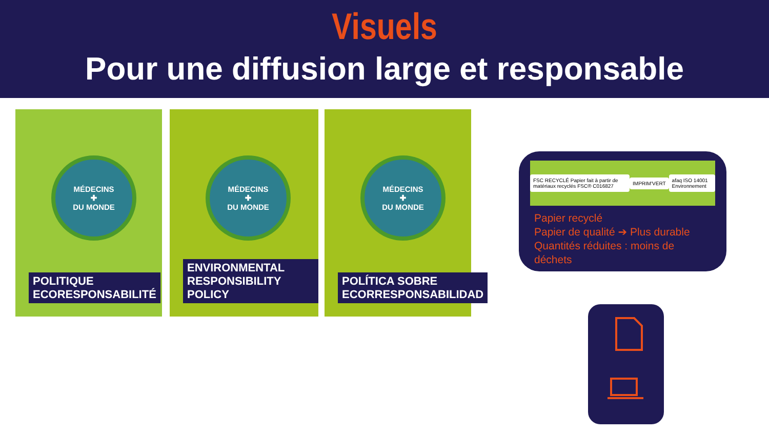Visuels
Pour une diffusion large et responsable
MÉDECINS
✚
DU MONDE
POLITIQUE
ECORESPONSABILITÉ
MÉDECINS
✚
DU MONDE
ENVIRONMENTAL
RESPONSIBILITY POLICY
MÉDECINS
✚
DU MONDE
POLÍTICA SOBRE
ECORRESPONSABILIDAD
FSC RECYCLÉ Papier fait à partir de matériaux recyclés FSC® C016827 IMPRIM'VERT afaq ISO 14001 Environnement
Papier recyclé
Papier de qualité ➔ Plus durable
Quantités réduites : moins de déchets